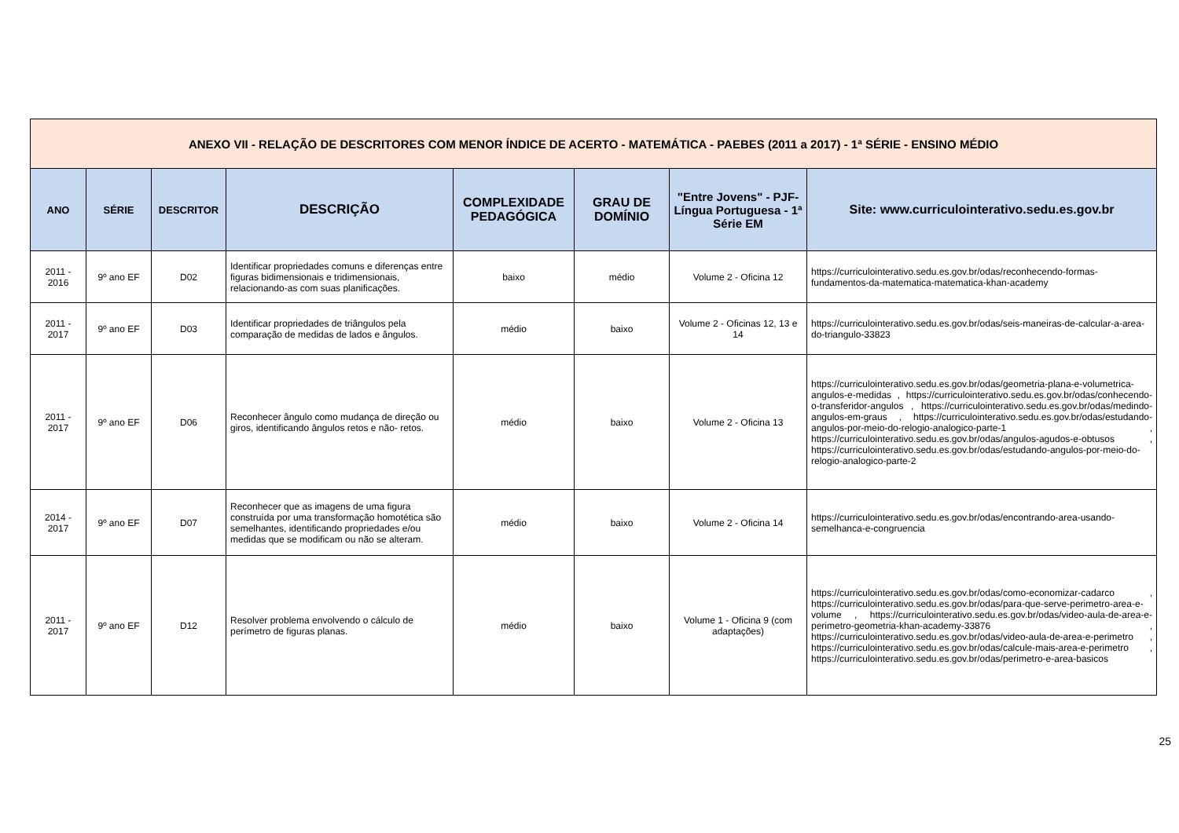| ANEXO VII - RELAÇÃO DE DESCRITORES COM MENOR ÍNDICE DE ACERTO - MATEMÁTICA - PAEBES (2011 a 2017) - 1ª SÉRIE - ENSINO MÉDIO | | | | | | | |
| ANO | SÉRIE | DESCRITOR | DESCRIÇÃO | COMPLEXIDADE PEDAGÓGICA | GRAU DE DOMÍNIO | "Entre Jovens" - PJF- Língua Portuguesa - 1ª Série EM | Site: www.curriculointerativo.sedu.es.gov.br |
| 2011 - 2016 | 9º ano EF | D02 | Identificar propriedades comuns e diferenças entre figuras bidimensionais e tridimensionais, relacionando-as com suas planificações. | baixo | médio | Volume 2 - Oficina 12 | https://curriculointerativo.sedu.es.gov.br/odas/reconhecendo-formas-fundamentos-da-matematica-matematica-khan-academy |
| 2011 - 2017 | 9º ano EF | D03 | Identificar propriedades de triângulos pela comparação de medidas de lados e ângulos. | médio | baixo | Volume 2 - Oficinas 12, 13 e 14 | https://curriculointerativo.sedu.es.gov.br/odas/seis-maneiras-de-calcular-a-area-do-triangulo-33823 |
| 2011 - 2017 | 9º ano EF | D06 | Reconhecer ângulo como mudança de direção ou giros, identificando ângulos retos e não- retos. | médio | baixo | Volume 2 - Oficina 13 | https://curriculointerativo.sedu.es.gov.br/odas/geometria-plana-e-volumetrica-angulos-e-medidas , https://curriculointerativo.sedu.es.gov.br/odas/conhecendo-o-transferidor-angulos , https://curriculointerativo.sedu.es.gov.br/odas/medindo-angulos-em-graus , https://curriculointerativo.sedu.es.gov.br/odas/estudando-angulos-por-meio-do-relogio-analogico-parte-1 , https://curriculointerativo.sedu.es.gov.br/odas/angulos-agudos-e-obtusos , https://curriculointerativo.sedu.es.gov.br/odas/estudando-angulos-por-meio-do-relogio-analogico-parte-2 |
| 2014 - 2017 | 9º ano EF | D07 | Reconhecer que as imagens de uma figura construída por uma transformação homotética são semelhantes, identificando propriedades e/ou medidas que se modificam ou não se alteram. | médio | baixo | Volume 2 - Oficina 14 | https://curriculointerativo.sedu.es.gov.br/odas/encontrando-area-usando-semelhanca-e-congruencia |
| 2011 - 2017 | 9º ano EF | D12 | Resolver problema envolvendo o cálculo de perímetro de figuras planas. | médio | baixo | Volume 1 - Oficina 9 (com adaptações) | https://curriculointerativo.sedu.es.gov.br/odas/como-economizar-cadarco , https://curriculointerativo.sedu.es.gov.br/odas/para-que-serve-perimetro-area-e-volume , https://curriculointerativo.sedu.es.gov.br/odas/video-aula-de-area-e-perimetro-geometria-khan-academy-33876 , https://curriculointerativo.sedu.es.gov.br/odas/video-aula-de-area-e-perimetro , https://curriculointerativo.sedu.es.gov.br/odas/calcule-mais-area-e-perimetro , https://curriculointerativo.sedu.es.gov.br/odas/perimetro-e-area-basicos |
25